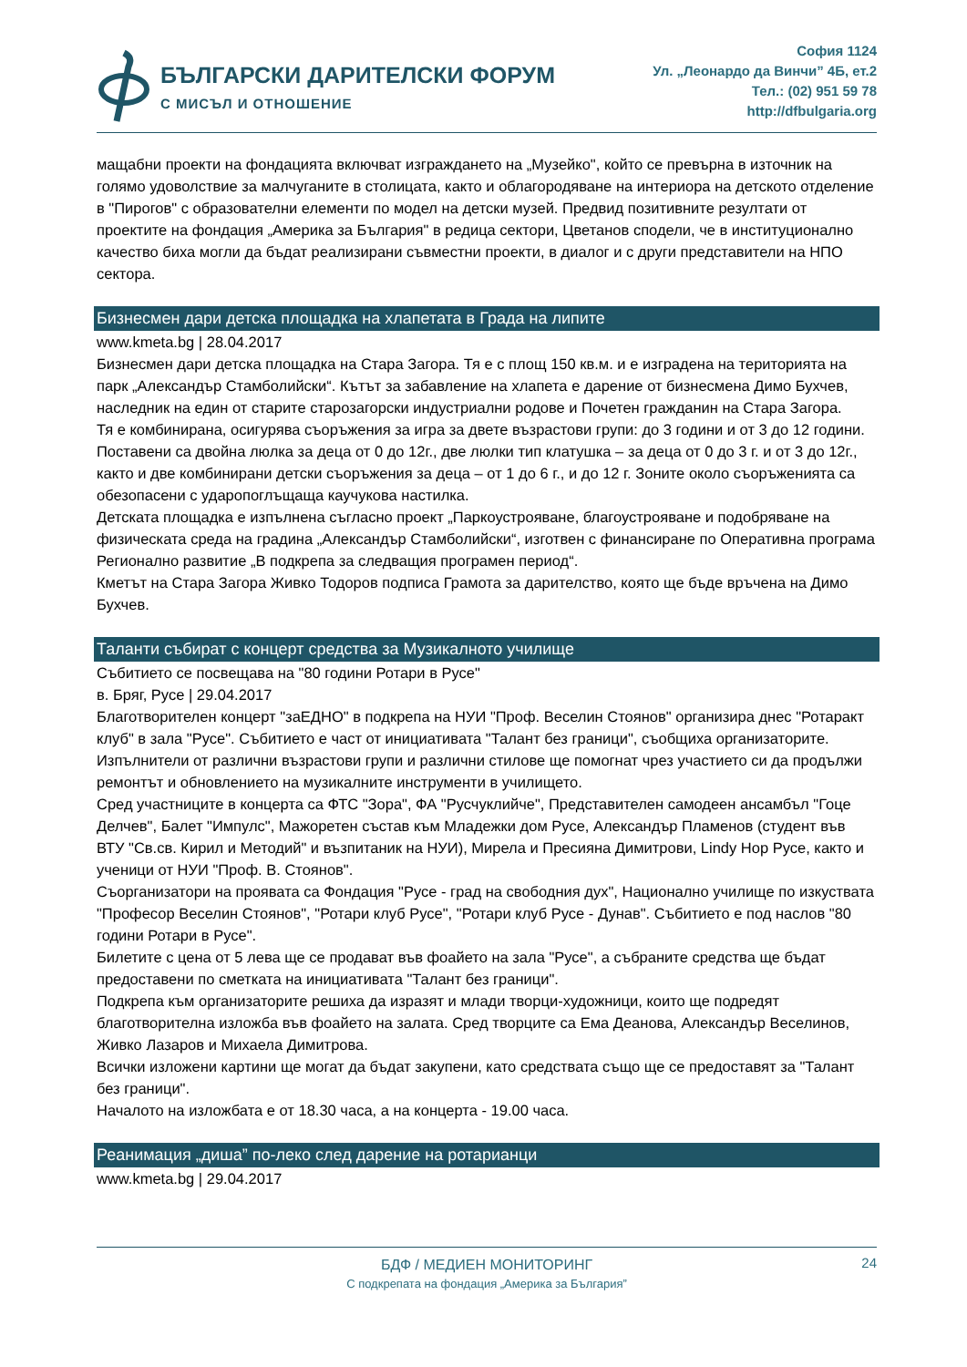БЪЛГАРСКИ ДАРИТЕЛСКИ ФОРУМ
С МИСЪЛ И ОТНОШЕНИЕ
София 1124
Ул. „Леонардо да Винчи” 4Б, ет.2
Тел.: (02) 951 59 78
http://dfbulgaria.org
мащабни проекти на фондацията включват изграждането на „Музейко", който се превърна в източник на голямо удоволствие за малчуганите в столицата, както и облагородяване на интериора на детското отделение в "Пирогов" с образователни елементи по модел на детски музей. Предвид позитивните резултати от проектите на фондация „Америка за България" в редица сектори, Цветанов сподели, че в институционално качество биха могли да бъдат реализирани съвместни проекти, в диалог и с други представители на НПО сектора.
Бизнесмен дари детска площадка на хлапетата в Града на липите
www.kmeta.bg | 28.04.2017
Бизнесмен дари детска площадка на Стара Загора. Тя е с площ 150 кв.м. и е изградена на територията на парк „Александър Стамболийски“. Кътът за забавление на хлапета е дарение от бизнесмена Димо Бухчев, наследник на един от старите старозагорски индустриални родове и Почетен гражданин на Стара Загора.
Тя е комбинирана, осигурява съоръжения за игра за двете възрастови групи: до 3 години и от 3 до 12 години. Поставени са двойна люлка за деца от 0 до 12г., две люлки тип клатушка – за деца от 0 до 3 г. и от 3 до 12г., както и две комбинирани детски съоръжения за деца – от 1 до 6 г., и до 12 г. Зоните около съоръженията са обезопасени с ударопоглъщаща каучукова настилка.
Детската площадка е изпълнена съгласно проект „Паркоустрояване, благоустрояване и подобряване на физическата среда на градина „Александър Стамболийски“, изготвен с финансиране по Оперативна програма Регионално развитие „В подкрепа за следващия програмен период“.
Кметът на Стара Загора Живко Тодоров подписа Грамота за дарителство, която ще бъде връчена на Димо Бухчев.
Таланти събират с концерт средства за Музикалното училище
Събитието се посвещава на "80 години Ротари в Русе"
в. Бряг, Русе | 29.04.2017
Благотворителен концерт "заЕДНО" в подкрепа на НУИ "Проф. Веселин Стоянов" организира днес "Ротаракт клуб" в зала "Русе". Събитието е част от инициативата "Талант без граници", съобщиха организаторите.
Изпълнители от различни възрастови групи и различни стилове ще помогнат чрез участието си да продължи ремонтът и обновлението на музикалните инструменти в училището.
Сред участниците в концерта са ФТС "Зора", ФА "Русчуклийче", Представителен самодеен ансамбъл "Гоце Делчев", Балет "Импулс", Мажоретен състав към Младежки дом Русе, Александър Пламенов (студент във ВТУ "Св.св. Кирил и Методий" и възпитаник на НУИ), Мирела и Пресияна Димитрови, Lindy Hop Русе, както и ученици от НУИ "Проф. В. Стоянов".
Съорганизатори на проявата са Фондация "Русе - град на свободния дух", Национално училище по изкуствата "Професор Веселин Стоянов", "Ротари клуб Русе", "Ротари клуб Русе - Дунав". Събитието е под наслов "80 години Ротари в Русе".
Билетите с цена от 5 лева ще се продават във фоайето на зала "Русе", а събраните средства ще бъдат предоставени по сметката на инициативата "Талант без граници".
Подкрепа към организаторите решиха да изразят и млади творци-художници, които ще подредят благотворителна изложба във фоайето на залата. Сред творците са Ема Деанова, Александър Веселинов, Живко Лазаров и Михаела Димитрова.
Всички изложени картини ще могат да бъдат закупени, като средствата също ще се предоставят за "Талант без граници".
Началото на изложбата е от 18.30 часа, а на концерта - 19.00 часа.
Реанимация „диша” по-леко след дарение на ротарианци
www.kmeta.bg | 29.04.2017
24
БДФ / МЕДИЕН МОНИТОРИНГ
С подкрепата на фондация „Америка за България”